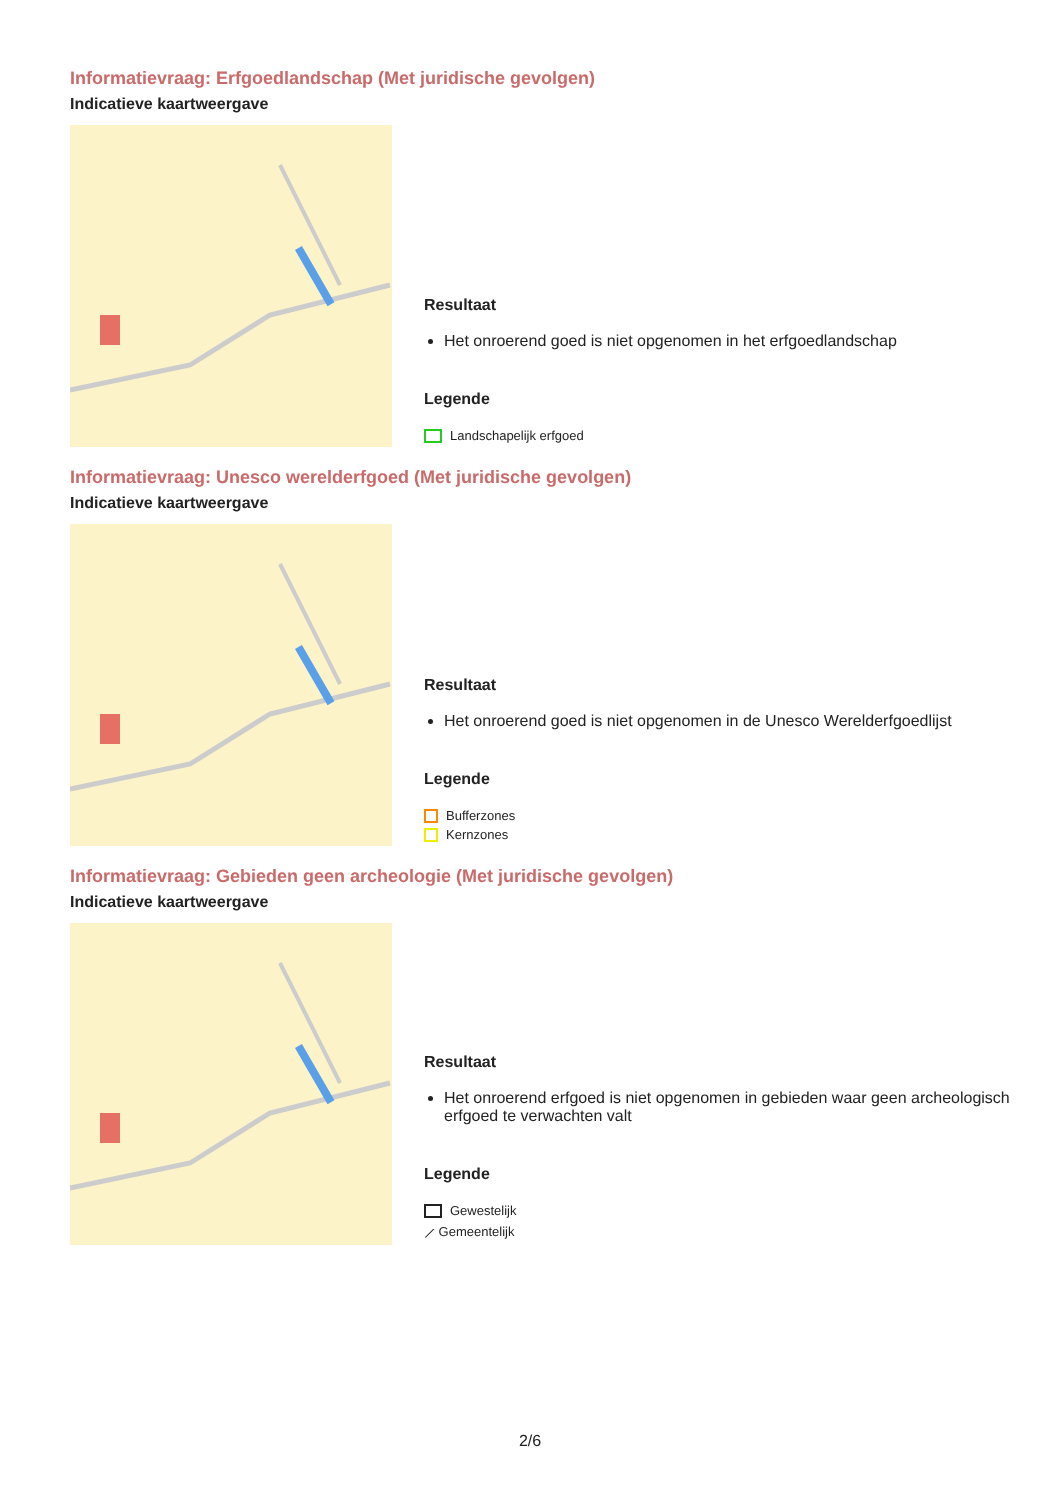Informatievraag: Erfgoedlandschap (Met juridische gevolgen)
Indicatieve kaartweergave
Resultaat
Het onroerend goed is niet opgenomen in het erfgoedlandschap
Legende
Landschapelijk erfgoed
Informatievraag: Unesco werelderfgoed (Met juridische gevolgen)
Indicatieve kaartweergave
Resultaat
Het onroerend goed is niet opgenomen in de Unesco Werelderfgoedlijst
Legende
Bufferzones
Kernzones
Informatievraag: Gebieden geen archeologie (Met juridische gevolgen)
Indicatieve kaartweergave
Resultaat
Het onroerend erfgoed is niet opgenomen in gebieden waar geen archeologisch erfgoed te verwachten valt
Legende
Gewestelijk
⟋ Gemeentelijk
2/6